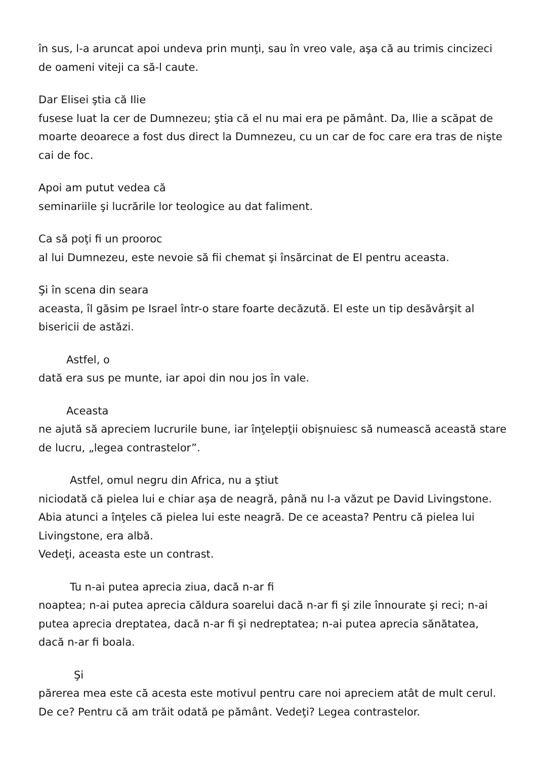în sus, l-a aruncat apoi undeva prin munţi, sau în vreo vale, aşa că au trimis cincizeci de oameni viteji ca să-l caute.
Dar Elisei ştia că Ilie
fusese luat la cer de Dumnezeu; ştia că el nu mai era pe pământ. Da, Ilie a scăpat de moarte deoarece a fost dus direct la Dumnezeu, cu un car de foc care era tras de nişte cai de foc.
Apoi am putut vedea că
seminariile şi lucrările lor teologice au dat faliment.
Ca să poţi fi un prooroc
al lui Dumnezeu, este nevoie să fii chemat şi însărcinat de El pentru aceasta.
Şi în scena din seara
aceasta, îl găsim pe Israel într-o stare foarte decăzută. El este un tip desăvârşit al bisericii de astăzi.
Astfel, o
dată era sus pe munte, iar apoi din nou jos în vale.
Aceasta
ne ajută să apreciem lucrurile bune, iar înţelepţii obişnuiesc să numească această stare de lucru, „legea contrastelor”.
Astfel, omul negru din Africa, nu a ştiut
niciodată că pielea lui e chiar aşa de neagră, până nu l-a văzut pe David Livingstone. Abia atunci a înţeles că pielea lui este neagră. De ce aceasta? Pentru că pielea lui Livingstone, era albă.
Vedeţi, aceasta este un contrast.
Tu n-ai putea aprecia ziua, dacă n-ar fi
noaptea; n-ai putea aprecia căldura soarelui dacă n-ar fi şi zile înnourate şi reci; n-ai putea aprecia dreptatea, dacă n-ar fi şi nedreptatea; n-ai putea aprecia sănătatea, dacă n-ar fi boala.
Şi
părerea mea este că acesta este motivul pentru care noi apreciem atât de mult cerul. De ce? Pentru că am trăit odată pe pământ. Vedeţi? Legea contrastelor.